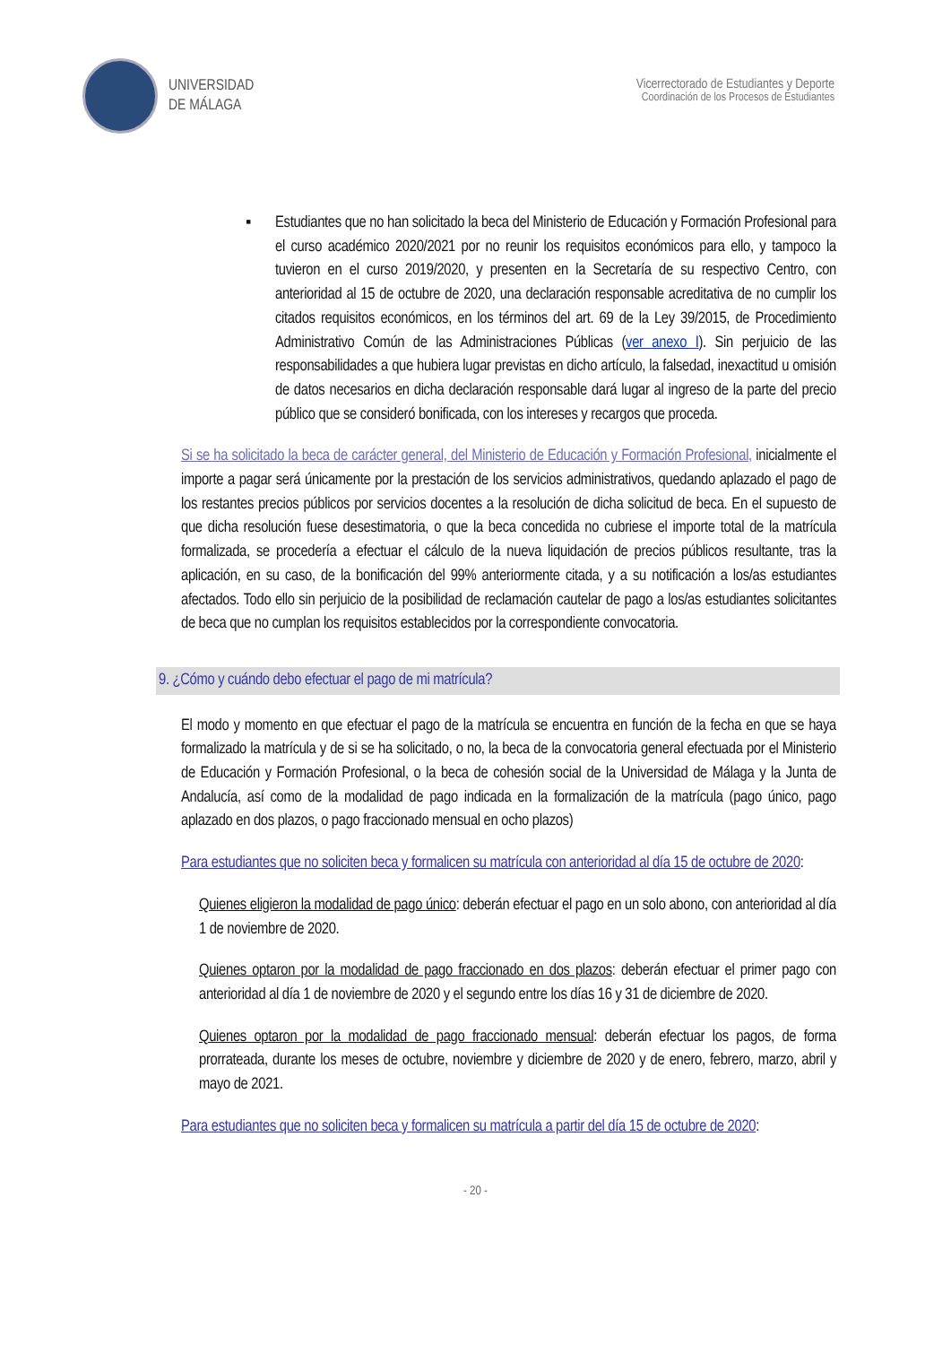UNIVERSIDAD
DE MÁLAGA
Vicerrectorado de Estudiantes y Deporte
Coordinación de los Procesos de Estudiantes
▪ Estudiantes que no han solicitado la beca del Ministerio de Educación y Formación Profesional para el curso académico 2020/2021 por no reunir los requisitos económicos para ello, y tampoco la tuvieron en el curso 2019/2020, y presenten en la Secretaría de su respectivo Centro, con anterioridad al 15 de octubre de 2020, una declaración responsable acreditativa de no cumplir los citados requisitos económicos, en los términos del art. 69 de la Ley 39/2015, de Procedimiento Administrativo Común de las Administraciones Públicas (ver anexo I). Sin perjuicio de las responsabilidades a que hubiera lugar previstas en dicho artículo, la falsedad, inexactitud u omisión de datos necesarios en dicha declaración responsable dará lugar al ingreso de la parte del precio público que se consideró bonificada, con los intereses y recargos que proceda.
Si se ha solicitado la beca de carácter general, del Ministerio de Educación y Formación Profesional, inicialmente el importe a pagar será únicamente por la prestación de los servicios administrativos, quedando aplazado el pago de los restantes precios públicos por servicios docentes a la resolución de dicha solicitud de beca. En el supuesto de que dicha resolución fuese desestimatoria, o que la beca concedida no cubriese el importe total de la matrícula formalizada, se procedería a efectuar el cálculo de la nueva liquidación de precios públicos resultante, tras la aplicación, en su caso, de la bonificación del 99% anteriormente citada, y a su notificación a los/as estudiantes afectados. Todo ello sin perjuicio de la posibilidad de reclamación cautelar de pago a los/as estudiantes solicitantes de beca que no cumplan los requisitos establecidos por la correspondiente convocatoria.
9. ¿Cómo y cuándo debo efectuar el pago de mi matrícula?
El modo y momento en que efectuar el pago de la matrícula se encuentra en función de la fecha en que se haya formalizado la matrícula y de si se ha solicitado, o no, la beca de la convocatoria general efectuada por el Ministerio de Educación y Formación Profesional, o la beca de cohesión social de la Universidad de Málaga y la Junta de Andalucía, así como de la modalidad de pago indicada en la formalización de la matrícula (pago único, pago aplazado en dos plazos, o pago fraccionado mensual en ocho plazos)
Para estudiantes que no soliciten beca y formalicen su matrícula con anterioridad al día 15 de octubre de 2020:
Quienes eligieron la modalidad de pago único: deberán efectuar el pago en un solo abono, con anterioridad al día 1 de noviembre de 2020.
Quienes optaron por la modalidad de pago fraccionado en dos plazos: deberán efectuar el primer pago con anterioridad al día 1 de noviembre de 2020 y el segundo entre los días 16 y 31 de diciembre de 2020.
Quienes optaron por la modalidad de pago fraccionado mensual: deberán efectuar los pagos, de forma prorrateada, durante los meses de octubre, noviembre y diciembre de 2020 y de enero, febrero, marzo, abril y mayo de 2021.
Para estudiantes que no soliciten beca y formalicen su matrícula a partir del día 15 de octubre de 2020:
- 20 -